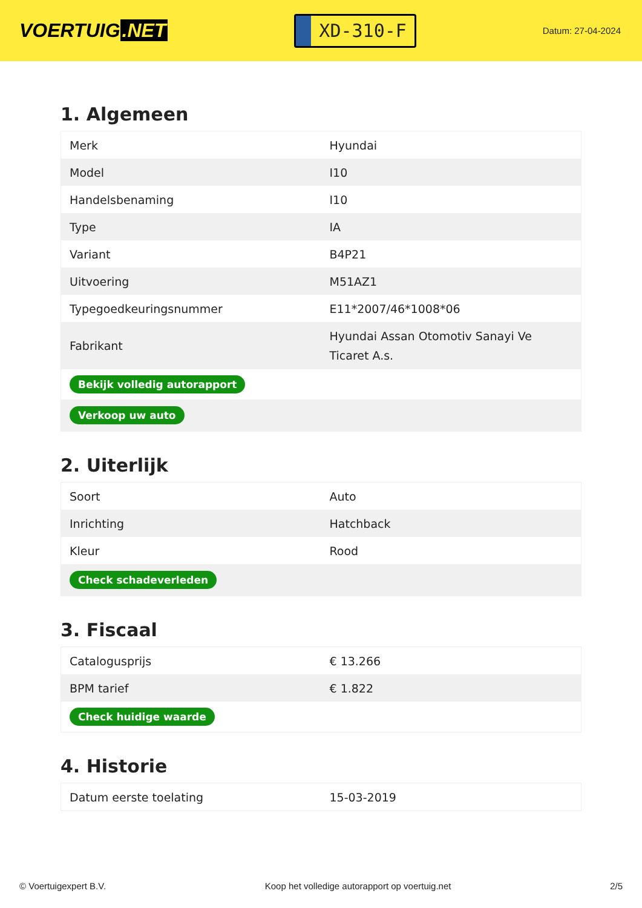VOERTUIG.NET
XD-310-F
Datum: 27-04-2024
1. Algemeen
| Merk | Hyundai |
| Model | I10 |
| Handelsbenaming | I10 |
| Type | IA |
| Variant | B4P21 |
| Uitvoering | M51AZ1 |
| Typegoedkeuringsnummer | E11*2007/46*1008*06 |
| Fabrikant | Hyundai Assan Otomotiv Sanayi Ve Ticaret A.s. |
| Bekijk volledig autorapport | |
| Verkoop uw auto | |
2. Uiterlijk
| Soort | Auto |
| Inrichting | Hatchback |
| Kleur | Rood |
| Check schadeverleden | |
3. Fiscaal
| Catalogusprijs | € 13.266 |
| BPM tarief | € 1.822 |
| Check huidige waarde | |
4. Historie
| Datum eerste toelating | 15-03-2019 |
© Voertuigexpert B.V. Koop het volledige autorapport op voertuig.net 2/5